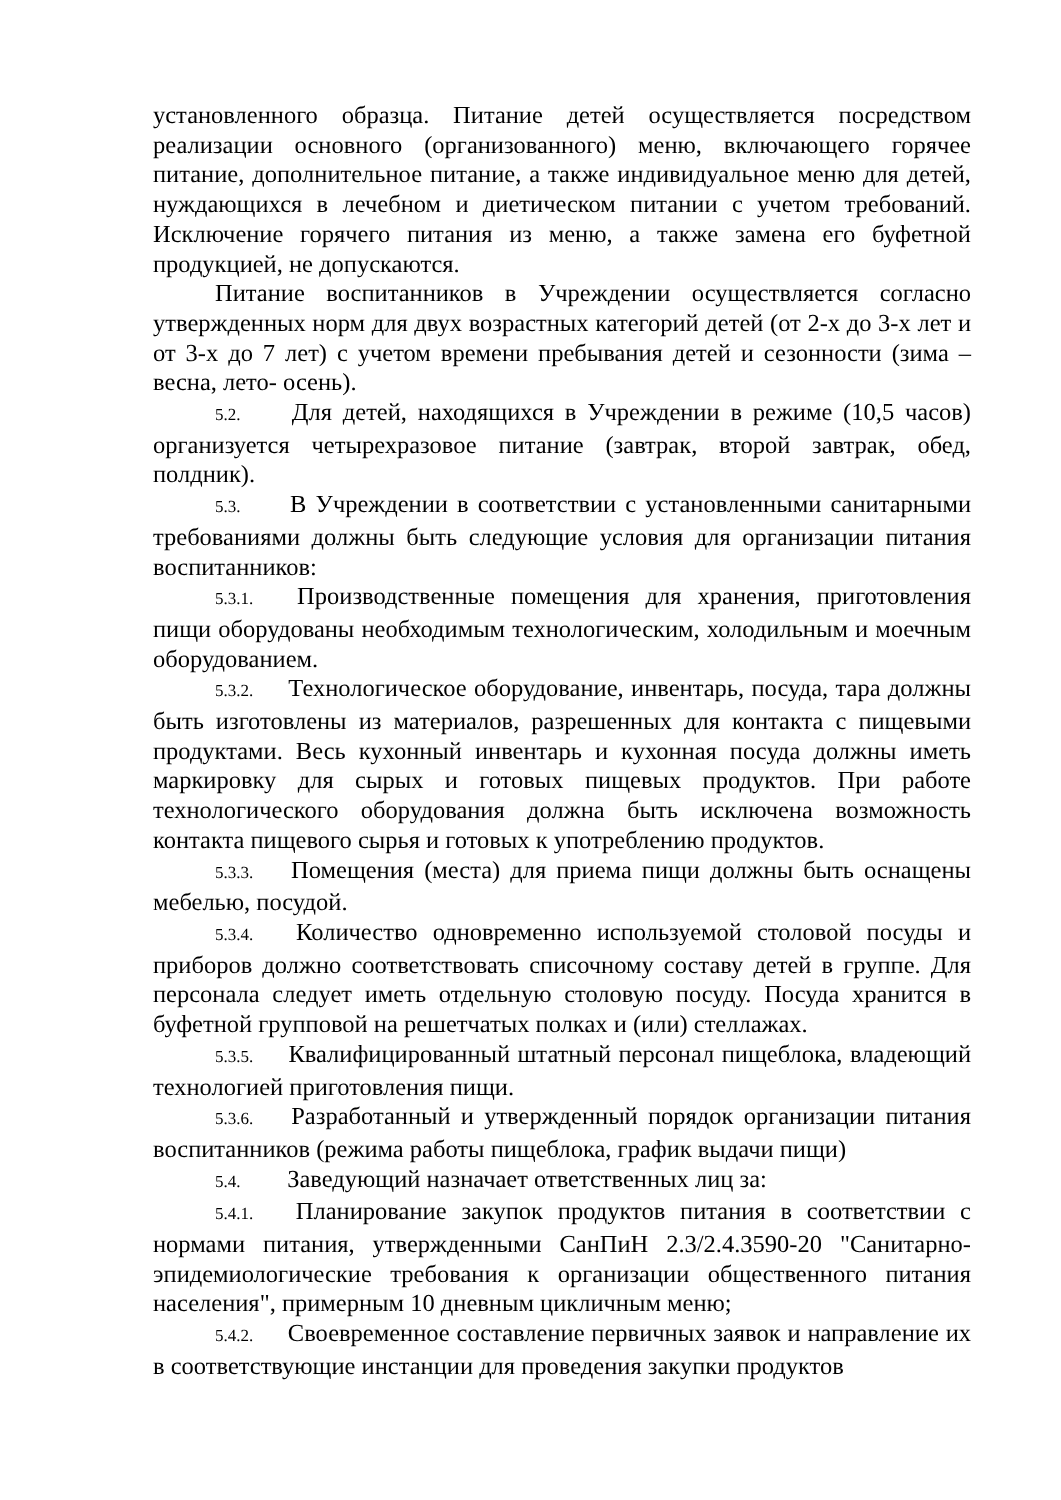установленного образца. Питание детей осуществляется посредством реализации основного (организованного) меню, включающего горячее питание, дополнительное питание, а также индивидуальное меню для детей, нуждающихся в лечебном и диетическом питании с учетом требований. Исключение горячего питания из меню, а также замена его буфетной продукцией, не допускаются.
Питание воспитанников в Учреждении осуществляется согласно утвержденных норм для двух возрастных категорий детей (от 2-х до 3-х лет и от 3-х до 7 лет) с учетом времени пребывания детей и сезонности (зима – весна, лето- осень).
5.2. Для детей, находящихся в Учреждении в режиме (10,5 часов) организуется четырехразовое питание (завтрак, второй завтрак, обед, полдник).
5.3. В Учреждении в соответствии с установленными санитарными требованиями должны быть следующие условия для организации питания воспитанников:
5.3.1. Производственные помещения для хранения, приготовления пищи оборудованы необходимым технологическим, холодильным и моечным оборудованием.
5.3.2. Технологическое оборудование, инвентарь, посуда, тара должны быть изготовлены из материалов, разрешенных для контакта с пищевыми продуктами. Весь кухонный инвентарь и кухонная посуда должны иметь маркировку для сырых и готовых пищевых продуктов. При работе технологического оборудования должна быть исключена возможность контакта пищевого сырья и готовых к употреблению продуктов.
5.3.3. Помещения (места) для приема пищи должны быть оснащены мебелью, посудой.
5.3.4. Количество одновременно используемой столовой посуды и приборов должно соответствовать списочному составу детей в группе. Для персонала следует иметь отдельную столовую посуду. Посуда хранится в буфетной групповой на решетчатых полках и (или) стеллажах.
5.3.5. Квалифицированный штатный персонал пищеблока, владеющий технологией приготовления пищи.
5.3.6. Разработанный и утвержденный порядок организации питания воспитанников (режима работы пищеблока, график выдачи пищи)
5.4. Заведующий назначает ответственных лиц за:
5.4.1. Планирование закупок продуктов питания в соответствии с нормами питания, утвержденными СанПиН 2.3/2.4.3590-20 "Санитарно-эпидемиологические требования к организации общественного питания населения", примерным 10 дневным цикличным меню;
5.4.2. Своевременное составление первичных заявок и направление их в соответствующие инстанции для проведения закупки продуктов